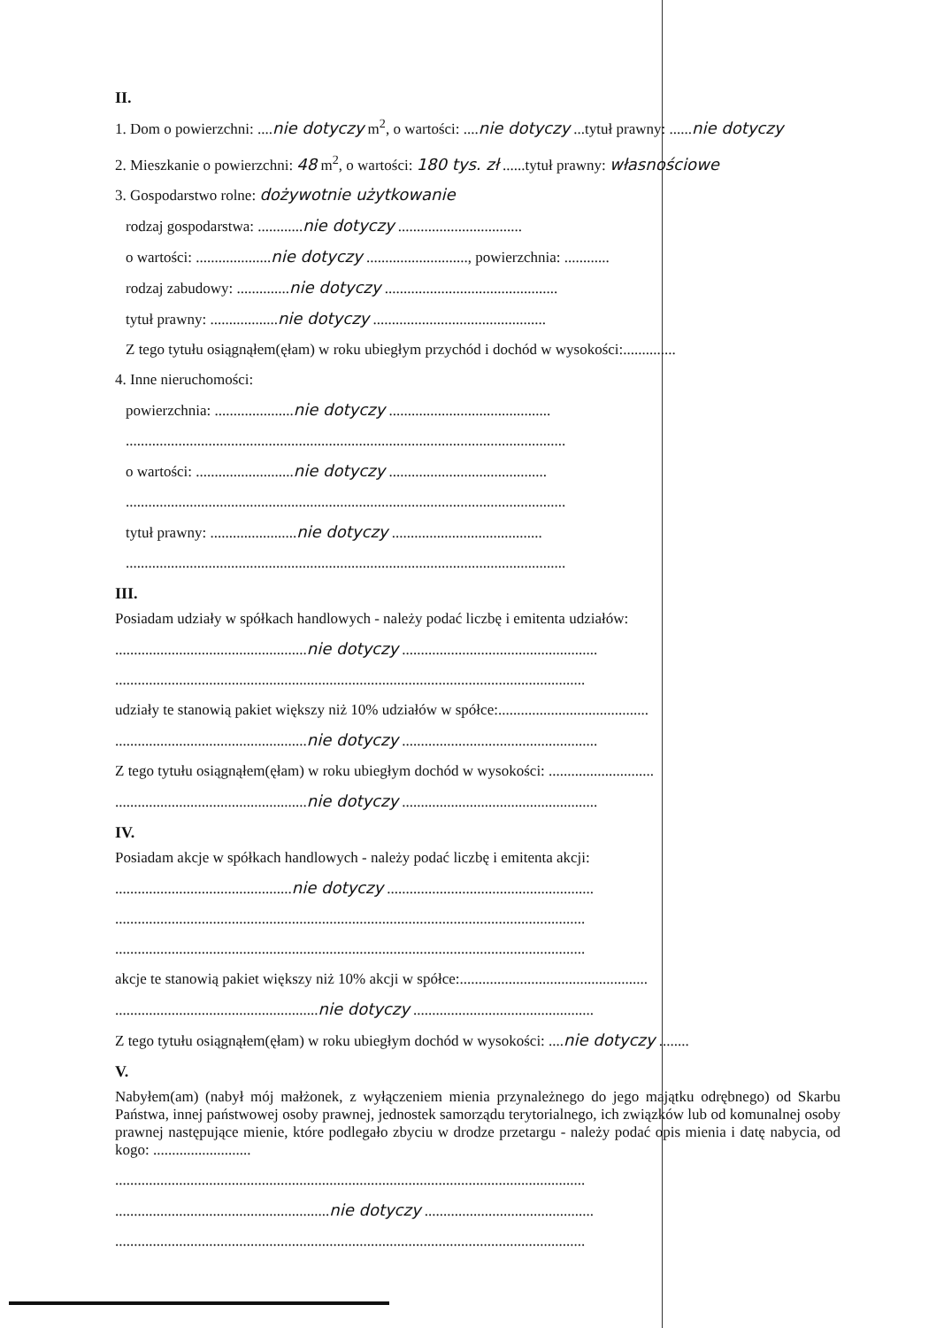II.
1. Dom o powierzchni: ....nie dotyczy m<sup>2</sup>, o wartości: ....nie dotyczy ...tytuł prawny: ......nie dotyczy
2. Mieszkanie o powierzchni: 48 m<sup>2</sup>, o wartości: 180 tys. zł ......tytuł prawny: własnościowe
3. Gospodarstwo rolne: dożywotnie użytkowanie
rodzaj gospodarstwa: ............nie dotyczy .................................
o wartości: ....................nie dotyczy ..........................., powierzchnia: ............
rodzaj zabudowy: ..............nie dotyczy ..............................................
tytuł prawny: ..................nie dotyczy ..............................................
Z tego tytułu osiągnąłem(ęłam) w roku ubiegłym przychód i dochód w wysokości:..............
4. Inne nieruchomości:
powierzchnia: .....................nie dotyczy ...........................................
.....................................................................................................................
o wartości: ..........................nie dotyczy ..........................................
.....................................................................................................................
tytuł prawny: .......................nie dotyczy ........................................
.....................................................................................................................
III.
Posiadam udziały w spółkach handlowych - należy podać liczbę i emitenta udziałów:
...................................................nie dotyczy ....................................................
.............................................................................................................................
udziały te stanowią pakiet większy niż 10% udziałów w spółce:........................................
...................................................nie dotyczy ....................................................
Z tego tytułu osiągnąłem(ęłam) w roku ubiegłym dochód w wysokości: ............................
...................................................nie dotyczy ....................................................
IV.
Posiadam akcje w spółkach handlowych - należy podać liczbę i emitenta akcji:
...............................................nie dotyczy .......................................................
.............................................................................................................................
.............................................................................................................................
akcje te stanowią pakiet większy niż 10% akcji w spółce:..................................................
......................................................nie dotyczy ................................................
Z tego tytułu osiągnąłem(ęłam) w roku ubiegłym dochód w wysokości: ....nie dotyczy ........
V.
Nabyłem(am) (nabył mój małżonek, z wyłączeniem mienia przynależnego do jego majątku odrębnego) od Skarbu Państwa, innej państwowej osoby prawnej, jednostek samorządu terytorialnego, ich związków lub od komunalnej osoby prawnej następujące mienie, które podlegało zbyciu w drodze przetargu - należy podać opis mienia i datę nabycia, od kogo: ..........................
.............................................................................................................................
.........................................................nie dotyczy .............................................
.............................................................................................................................